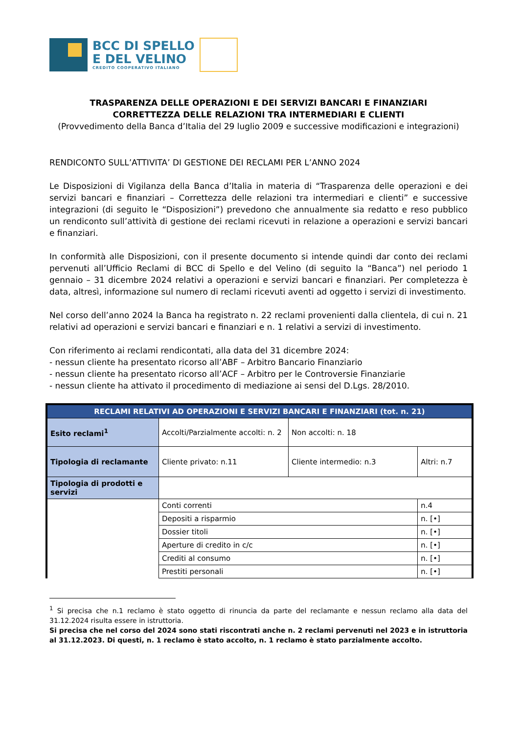BCC DI SPELLO
E DEL VELINO
CREDITO COOPERATIVO ITALIANO
TRASPARENZA DELLE OPERAZIONI E DEI SERVIZI BANCARI E FINANZIARI
CORRETTEZZA DELLE RELAZIONI TRA INTERMEDIARI E CLIENTI
(Provvedimento della Banca d’Italia del 29 luglio 2009 e successive modificazioni e integrazioni)
RENDICONTO SULL’ATTIVITA’ DI GESTIONE DEI RECLAMI PER L’ANNO 2024
Le Disposizioni di Vigilanza della Banca d’Italia in materia di “Trasparenza delle operazioni e dei servizi bancari e finanziari – Correttezza delle relazioni tra intermediari e clienti” e successive integrazioni (di seguito le “Disposizioni”) prevedono che annualmente sia redatto e reso pubblico un rendiconto sull’attività di gestione dei reclami ricevuti in relazione a operazioni e servizi bancari e finanziari.
In conformità alle Disposizioni, con il presente documento si intende quindi dar conto dei reclami pervenuti all’Ufficio Reclami di BCC di Spello e del Velino (di seguito la “Banca”) nel periodo 1 gennaio – 31 dicembre 2024 relativi a operazioni e servizi bancari e finanziari. Per completezza è data, altresì, informazione sul numero di reclami ricevuti aventi ad oggetto i servizi di investimento.
Nel corso dell’anno 2024 la Banca ha registrato n. 22 reclami provenienti dalla clientela, di cui n. 21 relativi ad operazioni e servizi bancari e finanziari e n. 1 relativi a servizi di investimento.
Con riferimento ai reclami rendicontati, alla data del 31 dicembre 2024:
- nessun cliente ha presentato ricorso all’ABF – Arbitro Bancario Finanziario
- nessun cliente ha presentato ricorso all’ACF – Arbitro per le Controversie Finanziarie
- nessun cliente ha attivato il procedimento di mediazione ai sensi del D.Lgs. 28/2010.
| RECLAMI RELATIVI AD OPERAZIONI E SERVIZI BANCARI E FINANZIARI (tot. n. 21) | | | |
| Esito reclami<sup>1</sup> | Accolti/Parzialmente accolti: n. 2 | Non accolti: n. 18 | |
| Tipologia di reclamante | Cliente privato: n.11 | Cliente intermedio: n.3 | Altri: n.7 |
| Tipologia di prodotti e servizi | | | |
| | Conti correnti | | n.4 |
| | Depositi a risparmio | | n. [•] |
| | Dossier titoli | | n. [•] |
| | Aperture di credito in c/c | | n. [•] |
| | Crediti al consumo | | n. [•] |
| | Prestiti personali | | n. [•] |
<sup>1</sup> Si precisa che n.1 reclamo è stato oggetto di rinuncia da parte del reclamante e nessun reclamo alla data del 31.12.2024 risulta essere in istruttoria.
Si precisa che nel corso del 2024 sono stati riscontrati anche n. 2 reclami pervenuti nel 2023 e in istruttoria al 31.12.2023. Di questi, n. 1 reclamo è stato accolto, n. 1 reclamo è stato parzialmente accolto.